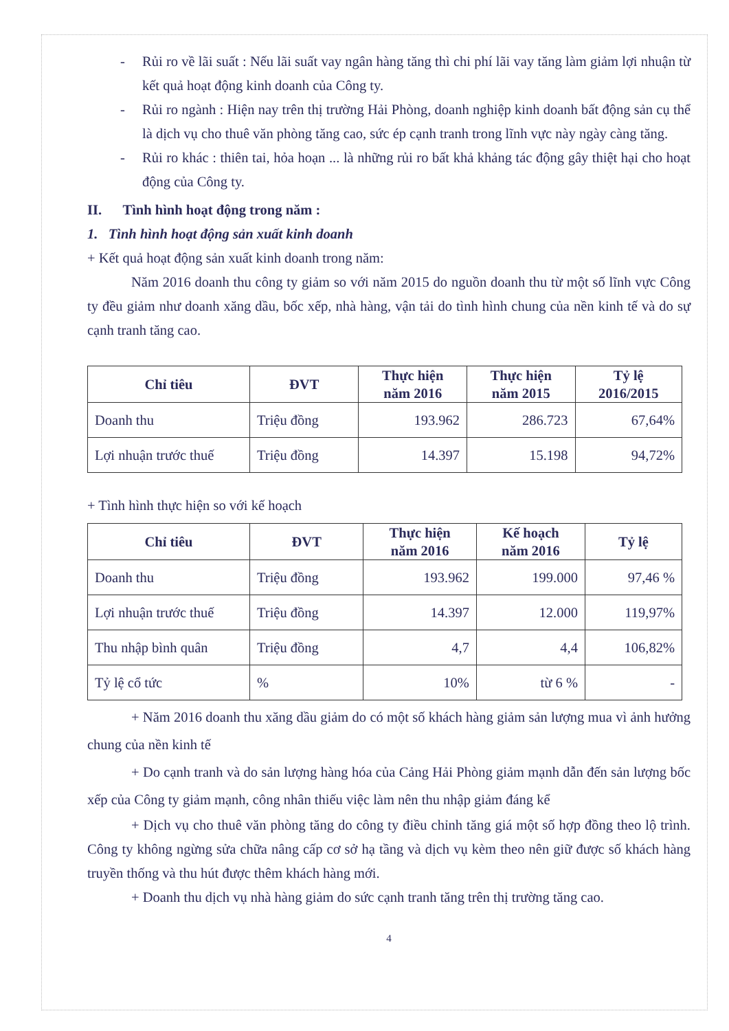- Rủi ro về lãi suất : Nếu lãi suất vay ngân hàng tăng thì chi phí lãi vay tăng làm giảm lợi nhuận từ kết quả hoạt động kinh doanh của Công ty.
- Rủi ro ngành : Hiện nay trên thị trường Hải Phòng, doanh nghiệp kinh doanh bất động sản cụ thể là dịch vụ cho thuê văn phòng tăng cao, sức ép cạnh tranh trong lĩnh vực này ngày càng tăng.
- Rủi ro khác : thiên tai, hỏa hoạn ... là những rủi ro bất khả khảng tác động gây thiệt hại cho hoạt động của Công ty.
II. Tình hình hoạt động trong năm :
1. Tình hình hoạt động sản xuất kinh doanh
+ Kết quả hoạt động sản xuất kinh doanh trong năm:
Năm 2016 doanh thu công ty giảm so với năm 2015 do nguồn doanh thu từ một số lĩnh vực Công ty đều giảm như doanh xăng dầu, bốc xếp, nhà hàng, vận tải do tình hình chung của nền kinh tế và do sự cạnh tranh tăng cao.
| Chỉ tiêu | ĐVT | Thực hiện năm 2016 | Thực hiện năm 2015 | Tỷ lệ 2016/2015 |
| --- | --- | --- | --- | --- |
| Doanh thu | Triệu đồng | 193.962 | 286.723 | 67,64% |
| Lợi nhuận trước thuế | Triệu đồng | 14.397 | 15.198 | 94,72% |
+ Tình hình thực hiện so với kế hoạch
| Chỉ tiêu | ĐVT | Thực hiện năm 2016 | Kế hoạch năm 2016 | Tỷ lệ |
| --- | --- | --- | --- | --- |
| Doanh thu | Triệu đồng | 193.962 | 199.000 | 97,46 % |
| Lợi nhuận trước thuế | Triệu đồng | 14.397 | 12.000 | 119,97% |
| Thu nhập bình quân | Triệu đồng | 4,7 | 4,4 | 106,82% |
| Tỷ lệ cổ tức | % | 10% | từ 6 % | - |
+ Năm 2016 doanh thu xăng dầu giảm do có một số khách hàng giảm sản lượng mua vì ảnh hưởng chung của nền kinh tế
+ Do cạnh tranh và do sản lượng hàng hóa của Cảng Hải Phòng giảm mạnh dẫn đến sản lượng bốc xếp của Công ty giảm mạnh, công nhân thiếu việc làm nên thu nhập giảm đáng kể
+ Dịch vụ cho thuê văn phòng tăng do công ty điều chỉnh tăng giá một số hợp đồng theo lộ trình. Công ty không ngừng sửa chữa nâng cấp cơ sở hạ tầng và dịch vụ kèm theo nên giữ được số khách hàng truyền thống và thu hút được thêm khách hàng mới.
+ Doanh thu dịch vụ nhà hàng giảm do sức cạnh tranh tăng trên thị trường tăng cao.
4